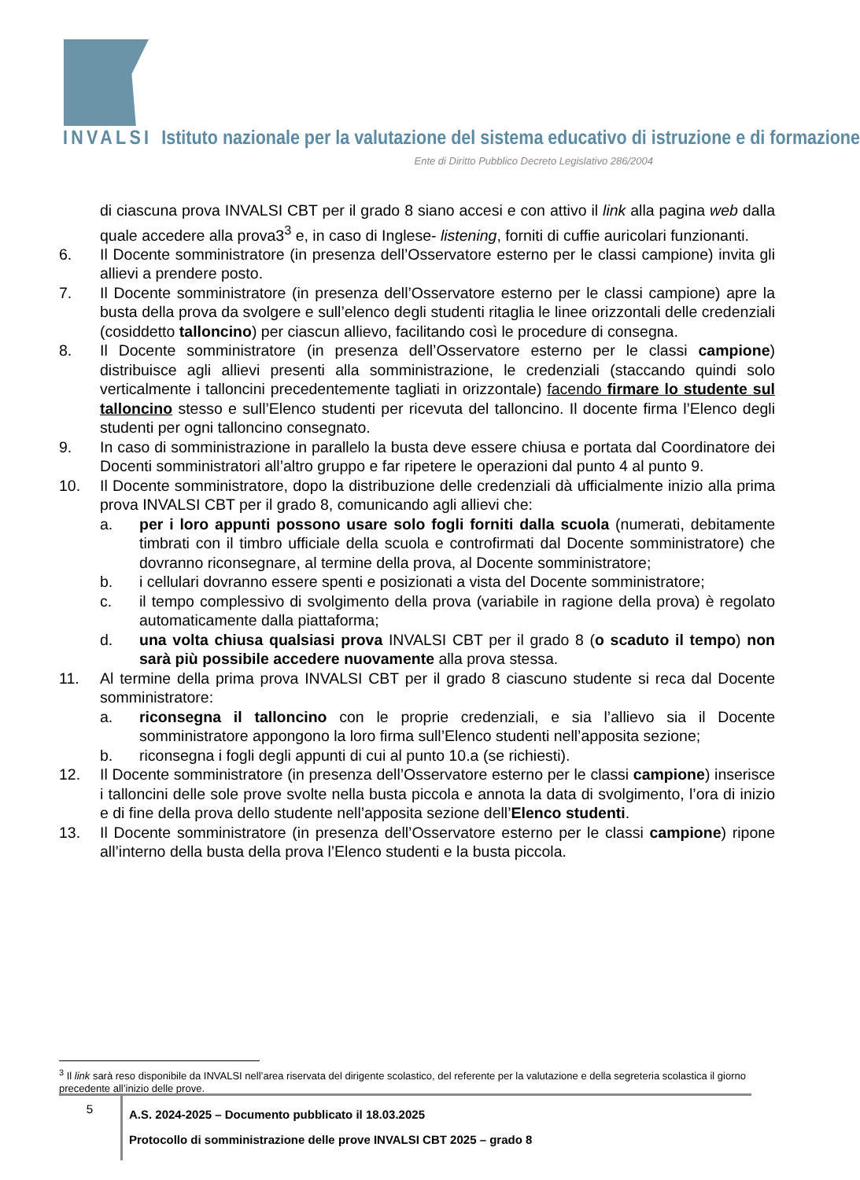INVALSI Istituto nazionale per la valutazione del sistema educativo di istruzione e di formazione
Ente di Diritto Pubblico Decreto Legislativo 286/2004
di ciascuna prova INVALSI CBT per il grado 8 siano accesi e con attivo il link alla pagina web dalla quale accedere alla prova3<sup>3</sup> e, in caso di Inglese- listening, forniti di cuffie auricolari funzionanti.
6. Il Docente somministratore (in presenza dell’Osservatore esterno per le classi campione) invita gli allievi a prendere posto.
7. Il Docente somministratore (in presenza dell’Osservatore esterno per le classi campione) apre la busta della prova da svolgere e sull’elenco degli studenti ritaglia le linee orizzontali delle credenziali (cosiddetto talloncino) per ciascun allievo, facilitando così le procedure di consegna.
8. Il Docente somministratore (in presenza dell’Osservatore esterno per le classi campione) distribuisce agli allievi presenti alla somministrazione, le credenziali (staccando quindi solo verticalmente i talloncini precedentemente tagliati in orizzontale) facendo firmare lo studente sul talloncino stesso e sull’Elenco studenti per ricevuta del talloncino. Il docente firma l’Elenco degli studenti per ogni talloncino consegnato.
9. In caso di somministrazione in parallelo la busta deve essere chiusa e portata dal Coordinatore dei Docenti somministratori all’altro gruppo e far ripetere le operazioni dal punto 4 al punto 9.
10. Il Docente somministratore, dopo la distribuzione delle credenziali dà ufficialmente inizio alla prima prova INVALSI CBT per il grado 8, comunicando agli allievi che:
a. per i loro appunti possono usare solo fogli forniti dalla scuola (numerati, debitamente timbrati con il timbro ufficiale della scuola e controfirmati dal Docente somministratore) che dovranno riconsegnare, al termine della prova, al Docente somministratore;
b. i cellulari dovranno essere spenti e posizionati a vista del Docente somministratore;
c. il tempo complessivo di svolgimento della prova (variabile in ragione della prova) è regolato automaticamente dalla piattaforma;
d. una volta chiusa qualsiasi prova INVALSI CBT per il grado 8 (o scaduto il tempo) non sarà più possibile accedere nuovamente alla prova stessa.
11. Al termine della prima prova INVALSI CBT per il grado 8 ciascuno studente si reca dal Docente somministratore:
a. riconsegna il talloncino con le proprie credenziali, e sia l’allievo sia il Docente somministratore appongono la loro firma sull’Elenco studenti nell’apposita sezione;
b. riconsegna i fogli degli appunti di cui al punto 10.a (se richiesti).
12. Il Docente somministratore (in presenza dell’Osservatore esterno per le classi campione) inserisce i talloncini delle sole prove svolte nella busta piccola e annota la data di svolgimento, l’ora di inizio e di fine della prova dello studente nell’apposita sezione dell’Elenco studenti.
13. Il Docente somministratore (in presenza dell’Osservatore esterno per le classi campione) ripone all’interno della busta della prova l’Elenco studenti e la busta piccola.
<sup>3</sup> Il link sarà reso disponibile da INVALSI nell’area riservata del dirigente scolastico, del referente per la valutazione e della segreteria scolastica il giorno precedente all’inizio delle prove.
5
A.S. 2024-2025 – Documento pubblicato il 18.03.2025
Protocollo di somministrazione delle prove INVALSI CBT 2025 – grado 8